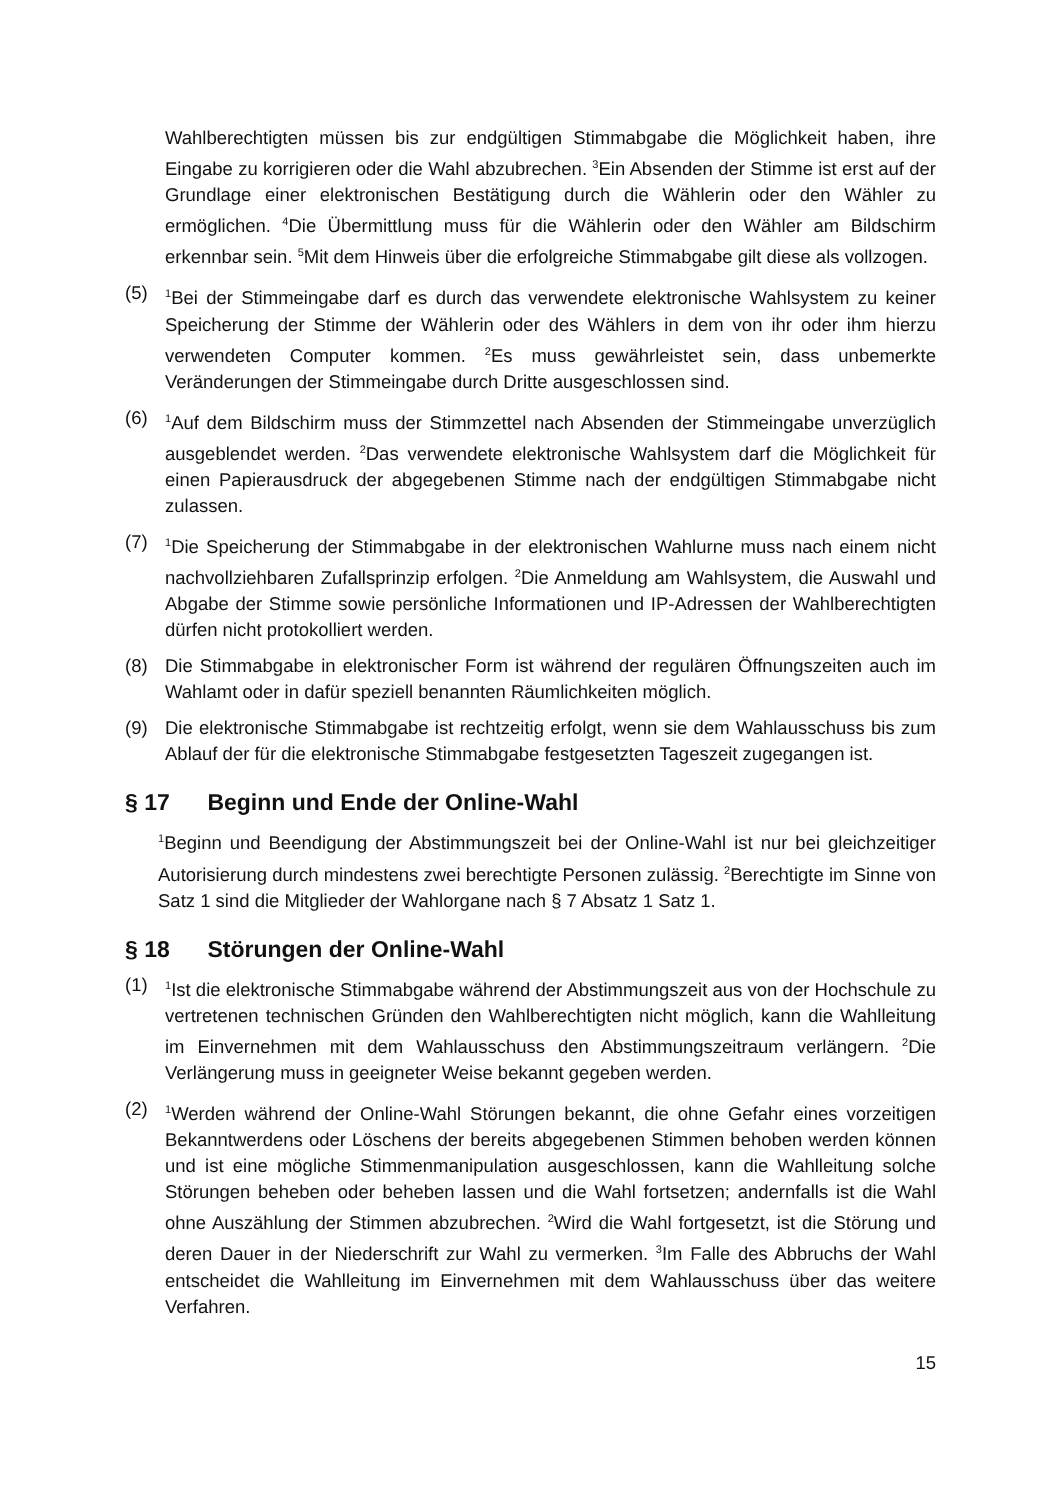Wahlberechtigten müssen bis zur endgültigen Stimmabgabe die Möglichkeit haben, ihre Eingabe zu korrigieren oder die Wahl abzubrechen. <sup>3</sup>Ein Absenden der Stimme ist erst auf der Grundlage einer elektronischen Bestätigung durch die Wählerin oder den Wähler zu ermöglichen. <sup>4</sup>Die Übermittlung muss für die Wählerin oder den Wähler am Bildschirm erkennbar sein. <sup>5</sup>Mit dem Hinweis über die erfolgreiche Stimmabgabe gilt diese als vollzogen.
(5)
<sup>1</sup> Bei der Stimmeingabe darf es durch das verwendete elektronische Wahlsystem zu keiner Speicherung der Stimme der Wählerin oder des Wählers in dem von ihr oder ihm hierzu verwendeten Computer kommen. <sup>2</sup>Es muss gewährleistet sein, dass unbemerkte Veränderungen der Stimmeingabe durch Dritte ausgeschlossen sind.
(6)
<sup>1</sup> Auf dem Bildschirm muss der Stimmzettel nach Absenden der Stimmeingabe unverzüglich ausgeblendet werden. <sup>2</sup>Das verwendete elektronische Wahlsystem darf die Möglichkeit für einen Papierausdruck der abgegebenen Stimme nach der endgültigen Stimmabgabe nicht zulassen.
(7)
<sup>1</sup> Die Speicherung der Stimmabgabe in der elektronischen Wahlurne muss nach einem nicht nachvollziehbaren Zufallsprinzip erfolgen. <sup>2</sup>Die Anmeldung am Wahlsystem, die Auswahl und Abgabe der Stimme sowie persönliche Informationen und IP-Adressen der Wahlberechtigten dürfen nicht protokolliert werden.
(8) Die Stimmabgabe in elektronischer Form ist während der regulären Öffnungszeiten auch im Wahlamt oder in dafür speziell benannten Räumlichkeiten möglich.
(9) Die elektronische Stimmabgabe ist rechtzeitig erfolgt, wenn sie dem Wahlausschuss bis zum Ablauf der für die elektronische Stimmabgabe festgesetzten Tageszeit zugegangen ist.
§ 17 Beginn und Ende der Online-Wahl
<sup>1</sup> Beginn und Beendigung der Abstimmungszeit bei der Online-Wahl ist nur bei gleichzeitiger Autorisierung durch mindestens zwei berechtigte Personen zulässig. <sup>2</sup>Berechtigte im Sinne von Satz 1 sind die Mitglieder der Wahlorgane nach § 7 Absatz 1 Satz 1.
§ 18 Störungen der Online-Wahl
(1)
<sup>1</sup> Ist die elektronische Stimmabgabe während der Abstimmungszeit aus von der Hochschule zu vertretenen technischen Gründen den Wahlberechtigten nicht möglich, kann die Wahlleitung im Einvernehmen mit dem Wahlausschuss den Abstimmungszeitraum verlängern. <sup>2</sup>Die Verlängerung muss in geeigneter Weise bekannt gegeben werden.
(2)
<sup>1</sup> Werden während der Online-Wahl Störungen bekannt, die ohne Gefahr eines vorzeitigen Bekanntwerdens oder Löschens der bereits abgegebenen Stimmen behoben werden können und ist eine mögliche Stimmenmanipulation ausgeschlossen, kann die Wahlleitung solche Störungen beheben oder beheben lassen und die Wahl fortsetzen; andernfalls ist die Wahl ohne Auszählung der Stimmen abzubrechen. <sup>2</sup>Wird die Wahl fortgesetzt, ist die Störung und deren Dauer in der Niederschrift zur Wahl zu vermerken. <sup>3</sup>Im Falle des Abbruchs der Wahl entscheidet die Wahlleitung im Einvernehmen mit dem Wahlausschuss über das weitere Verfahren.
15